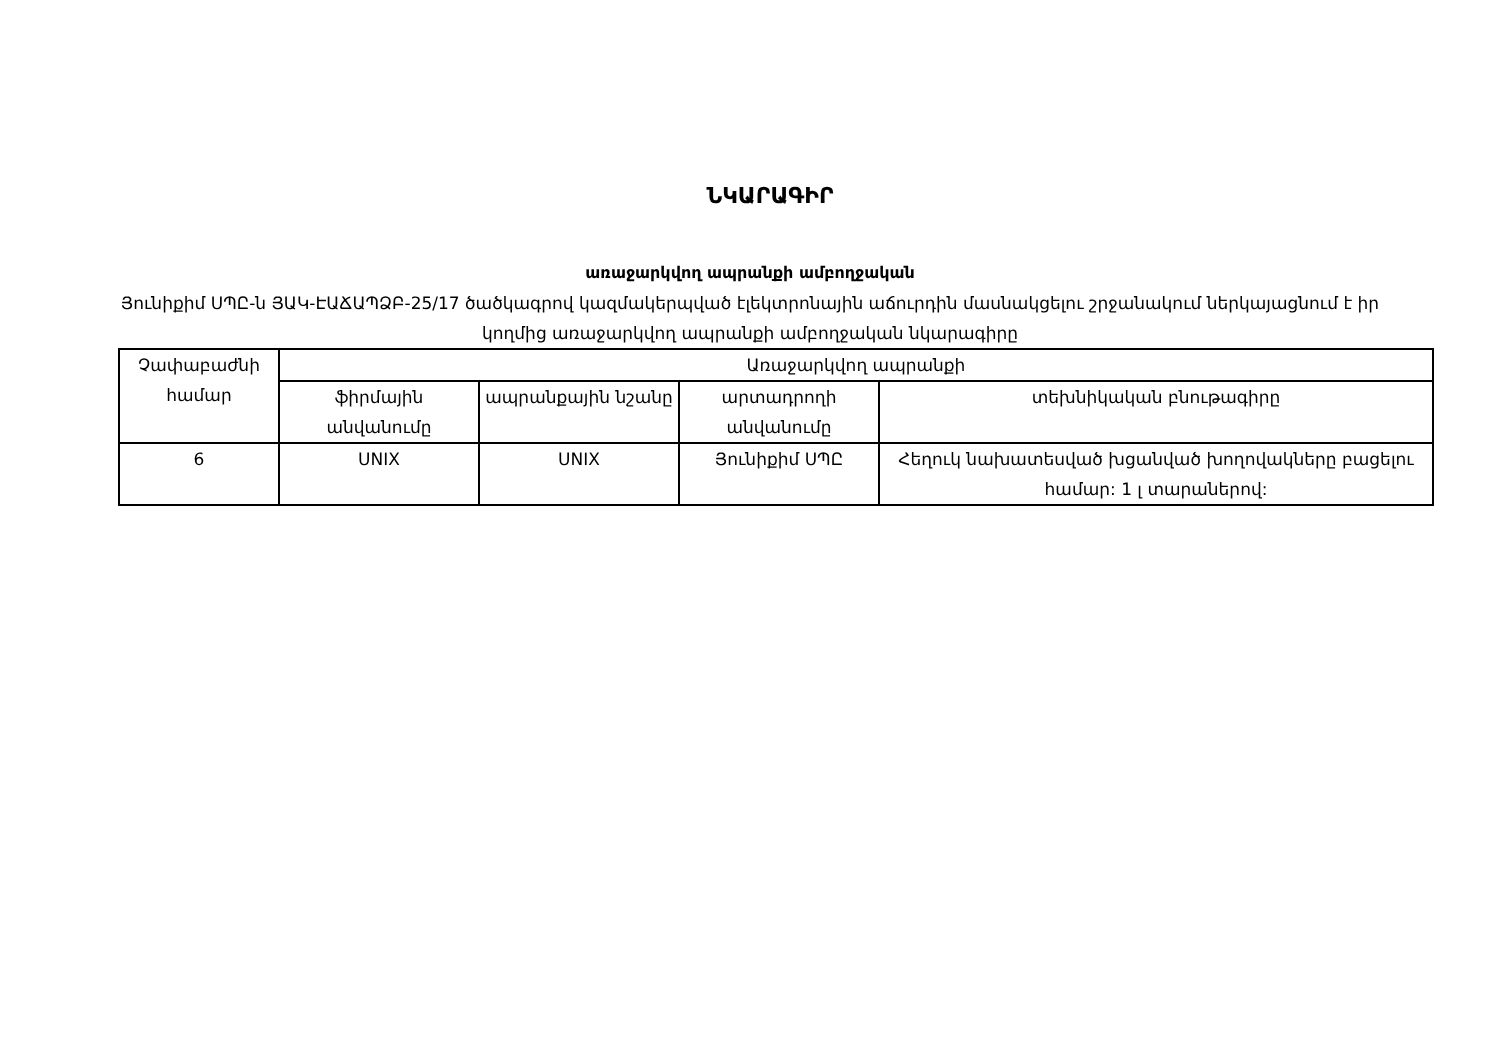ՆԿԱՐԱԳԻՐ
առաջարկվող ապրանքի ամբողջական
Յունիքիմ ՍՊԸ-ն ՅԱԿ-ԷԱՃԱՊՁԲ-25/17 ծածկագրով կազմակերպված էլեկտրոնային աճուրդին մասնակցելու շրջանակում ներկայացնում է իր կողմից առաջարկվող ապրանքի ամբողջական նկարագիրը
| Չափաբաժնի համար | Առաջարկվող ապրանքի | | | |
| --- | --- | --- | --- | --- |
| | ֆիրմային անվանումը | ապրանքային նշանը | արտադրողի անվանումը | տեխնիկական բնութագիրը |
| 6 | UNIX | UNIX | Յունիքիմ ՍՊԸ | Հեղուկ նախատեսված խցանված խողովակները բացելու համար: 1 լ տարաներով: |